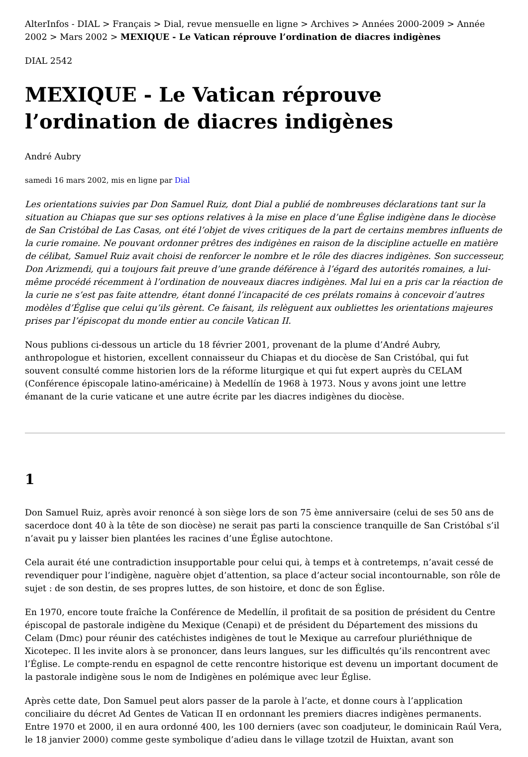AlterInfos - DIAL > Français > Dial, revue mensuelle en ligne > Archives > Années 2000-2009 > Année 2002 > Mars 2002 > MEXIQUE - Le Vatican réprouve l’ordination de diacres indigènes
DIAL 2542
MEXIQUE - Le Vatican réprouve l’ordination de diacres indigènes
André Aubry
samedi 16 mars 2002, mis en ligne par Dial
Les orientations suivies par Don Samuel Ruiz, dont Dial a publié de nombreuses déclarations tant sur la situation au Chiapas que sur ses options relatives à la mise en place d’une Église indigène dans le diocèse de San Cristóbal de Las Casas, ont été l’objet de vives critiques de la part de certains membres influents de la curie romaine. Ne pouvant ordonner prêtres des indigènes en raison de la discipline actuelle en matière de célibat, Samuel Ruiz avait choisi de renforcer le nombre et le rôle des diacres indigènes. Son successeur, Don Arizmendi, qui a toujours fait preuve d’une grande déférence à l’égard des autorités romaines, a lui-même procédé récemment à l’ordination de nouveaux diacres indigènes. Mal lui en a pris car la réaction de la curie ne s’est pas faite attendre, étant donné l’incapacité de ces prélats romains à concevoir d’autres modèles d’Église que celui qu’ils gèrent. Ce faisant, ils relèguent aux oubliettes les orientations majeures prises par l’épiscopat du monde entier au concile Vatican II.
Nous publions ci-dessous un article du 18 février 2001, provenant de la plume d’André Aubry, anthropologue et historien, excellent connaisseur du Chiapas et du diocèse de San Cristóbal, qui fut souvent consulté comme historien lors de la réforme liturgique et qui fut expert auprès du CELAM (Conférence épiscopale latino-américaine) à Medellín de 1968 à 1973. Nous y avons joint une lettre émanant de la curie vaticane et une autre écrite par les diacres indigènes du diocèse.
1
Don Samuel Ruiz, après avoir renoncé à son siège lors de son 75 ème anniversaire (celui de ses 50 ans de sacerdoce dont 40 à la tête de son diocèse) ne serait pas parti la conscience tranquille de San Cristóbal s’il n’avait pu y laisser bien plantées les racines d’une Église autochtone.
Cela aurait été une contradiction insupportable pour celui qui, à temps et à contretemps, n’avait cessé de revendiquer pour l’indigène, naguère objet d’attention, sa place d’acteur social incontournable, son rôle de sujet : de son destin, de ses propres luttes, de son histoire, et donc de son Église.
En 1970, encore toute fraîche la Conférence de Medellín, il profitait de sa position de président du Centre épiscopal de pastorale indigène du Mexique (Cenapi) et de président du Département des missions du Celam (Dmc) pour réunir des catéchistes indigènes de tout le Mexique au carrefour pluriéthnique de Xicotepec. Il les invite alors à se prononcer, dans leurs langues, sur les difficultés qu’ils rencontrent avec l’Église. Le compte-rendu en espagnol de cette rencontre historique est devenu un important document de la pastorale indigène sous le nom de Indigènes en polémique avec leur Église.
Après cette date, Don Samuel peut alors passer de la parole à l’acte, et donne cours à l’application conciliaire du décret Ad Gentes de Vatican II en ordonnant les premiers diacres indigènes permanents. Entre 1970 et 2000, il en aura ordonné 400, les 100 derniers (avec son coadjuteur, le dominicain Raúl Vera, le 18 janvier 2000) comme geste symbolique d’adieu dans le village tzotzil de Huixtan, avant son